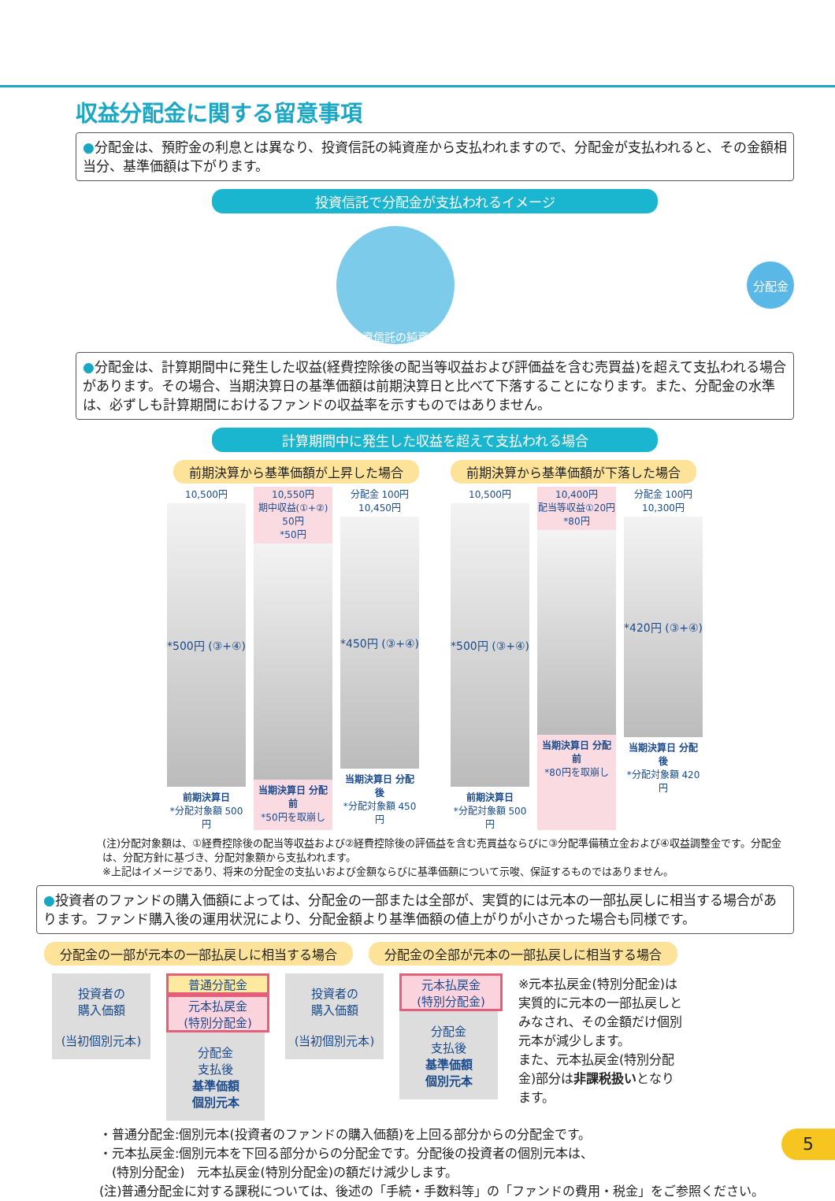収益分配金に関する留意事項
●分配金は、預貯金の利息とは異なり、投資信託の純資産から支払われますので、分配金が支払われると、その金額相当分、基準価額は下がります。
投資信託で分配金が支払われるイメージ
投資信託の純資産
分配金
●分配金は、計算期間中に発生した収益(経費控除後の配当等収益および評価益を含む売買益)を超えて支払われる場合があります。その場合、当期決算日の基準価額は前期決算日と比べて下落することになります。また、分配金の水準は、必ずしも計算期間におけるファンドの収益率を示すものではありません。
計算期間中に発生した収益を超えて支払われる場合
前期決算から基準価額が上昇した場合 前期決算から基準価額が下落した場合
10,500円
*500円 (③+④)
前期決算日
*分配対象額 500円
10,550円
期中収益(①+②) 50円
*50円
当期決算日 分配前
*50円を取崩し
分配金 100円
10,450円
*450円 (③+④)
当期決算日 分配後
*分配対象額 450円
10,500円
*500円 (③+④)
前期決算日
*分配対象額 500円
10,400円
配当等収益①20円
*80円
当期決算日 分配前
*80円を取崩し
分配金 100円
10,300円
*420円 (③+④)
当期決算日 分配後
*分配対象額 420円
(注)分配対象額は、①経費控除後の配当等収益および②経費控除後の評価益を含む売買益ならびに③分配準備積立金および④収益調整金です。分配金は、分配方針に基づき、分配対象額から支払われます。
※上記はイメージであり、将来の分配金の支払いおよび金額ならびに基準価額について示唆、保証するものではありません。
●投資者のファンドの購入価額によっては、分配金の一部または全部が、実質的には元本の一部払戻しに相当する場合があります。ファンド購入後の運用状況により、分配金額より基準価額の値上がりが小さかった場合も同様です。
分配金の一部が元本の一部払戻しに相当する場合 分配金の全部が元本の一部払戻しに相当する場合
投資者の
購入価額
(当初個別元本)
普通分配金
元本払戻金
(特別分配金)
分配金
支払後
基準価額
個別元本
投資者の
購入価額
(当初個別元本)
元本払戻金
(特別分配金)
分配金
支払後
基準価額
個別元本
※元本払戻金(特別分配金)は実質的に元本の一部払戻しとみなされ、その金額だけ個別元本が減少します。
また、元本払戻金(特別分配金)部分は非課税扱いとなります。
・普通分配金:個別元本(投資者のファンドの購入価額)を上回る部分からの分配金です。
・元本払戻金:個別元本を下回る部分からの分配金です。分配後の投資者の個別元本は、
　(特別分配金)　元本払戻金(特別分配金)の額だけ減少します。
(注)普通分配金に対する課税については、後述の「手続・手数料等」の「ファンドの費用・税金」をご参照ください。
5